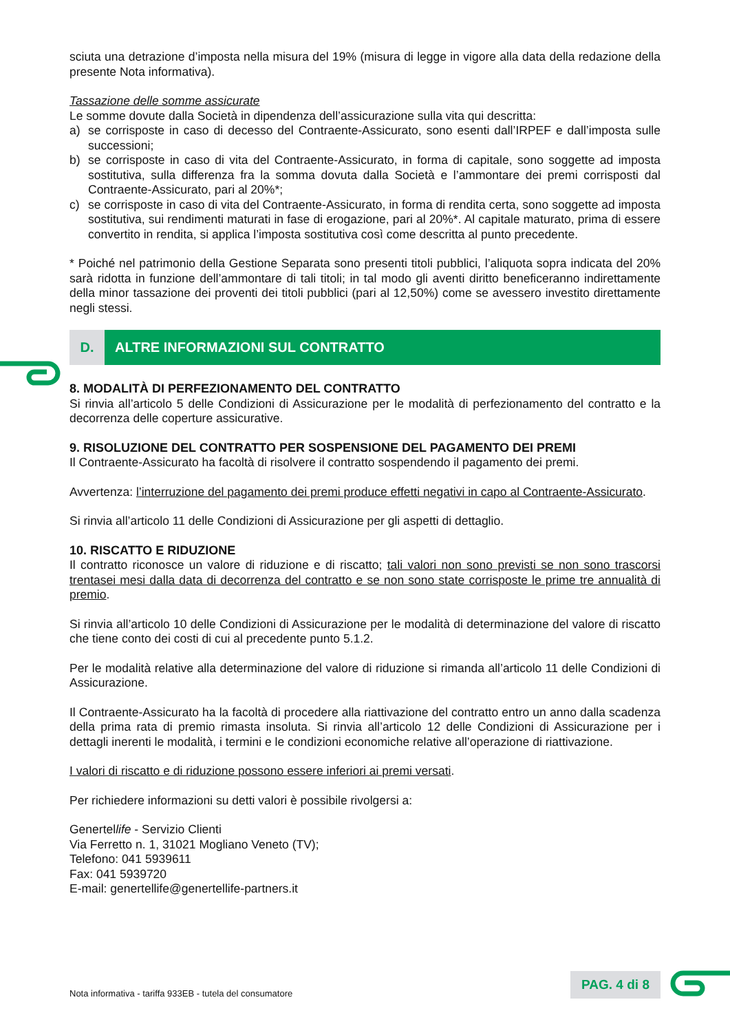sciuta una detrazione d’imposta nella misura del 19% (misura di legge in vigore alla data della redazione della presente Nota informativa).
Tassazione delle somme assicurate
Le somme dovute dalla Società in dipendenza dell’assicurazione sulla vita qui descritta:
a) se corrisposte in caso di decesso del Contraente-Assicurato, sono esenti dall’IRPEF e dall’imposta sulle successioni;
b) se corrisposte in caso di vita del Contraente-Assicurato, in forma di capitale, sono soggette ad imposta sostitutiva, sulla differenza fra la somma dovuta dalla Società e l’ammontare dei premi corrisposti dal Contraente-Assicurato, pari al 20%*;
c) se corrisposte in caso di vita del Contraente-Assicurato, in forma di rendita certa, sono soggette ad imposta sostitutiva, sui rendimenti maturati in fase di erogazione, pari al 20%*. Al capitale maturato, prima di essere convertito in rendita, si applica l’imposta sostitutiva così come descritta al punto precedente.
* Poiché nel patrimonio della Gestione Separata sono presenti titoli pubblici, l’aliquota sopra indicata del 20% sarà ridotta in funzione dell’ammontare di tali titoli; in tal modo gli aventi diritto beneficeranno indirettamente della minor tassazione dei proventi dei titoli pubblici (pari al 12,50%) come se avessero investito direttamente negli stessi.
D. ALTRE INFORMAZIONI SUL CONTRATTO
8. MODALITÀ DI PERFEZIONAMENTO DEL CONTRATTO
Si rinvia all’articolo 5 delle Condizioni di Assicurazione per le modalità di perfezionamento del contratto e la decorrenza delle coperture assicurative.
9. RISOLUZIONE DEL CONTRATTO PER SOSPENSIONE DEL PAGAMENTO DEI PREMI
Il Contraente-Assicurato ha facoltà di risolvere il contratto sospendendo il pagamento dei premi.
Avvertenza: l’interruzione del pagamento dei premi produce effetti negativi in capo al Contraente-Assicurato.
Si rinvia all’articolo 11 delle Condizioni di Assicurazione per gli aspetti di dettaglio.
10. RISCATTO E RIDUZIONE
Il contratto riconosce un valore di riduzione e di riscatto; tali valori non sono previsti se non sono trascorsi trentasei mesi dalla data di decorrenza del contratto e se non sono state corrisposte le prime tre annualità di premio.
Si rinvia all’articolo 10 delle Condizioni di Assicurazione per le modalità di determinazione del valore di riscatto che tiene conto dei costi di cui al precedente punto 5.1.2.
Per le modalità relative alla determinazione del valore di riduzione si rimanda all’articolo 11 delle Condizioni di Assicurazione.
Il Contraente-Assicurato ha la facoltà di procedere alla riattivazione del contratto entro un anno dalla scadenza della prima rata di premio rimasta insoluta. Si rinvia all’articolo 12 delle Condizioni di Assicurazione per i dettagli inerenti le modalità, i termini e le condizioni economiche relative all’operazione di riattivazione.
I valori di riscatto e di riduzione possono essere inferiori ai premi versati.
Per richiedere informazioni su detti valori è possibile rivolgersi a:
Genertellife - Servizio Clienti
Via Ferretto n. 1, 31021 Mogliano Veneto (TV);
Telefono: 041 5939611
Fax: 041 5939720
E-mail: genertellife@genertellife-partners.it
Nota informativa - tariffa 933EB - tutela del consumatore
PAG. 4 di 8